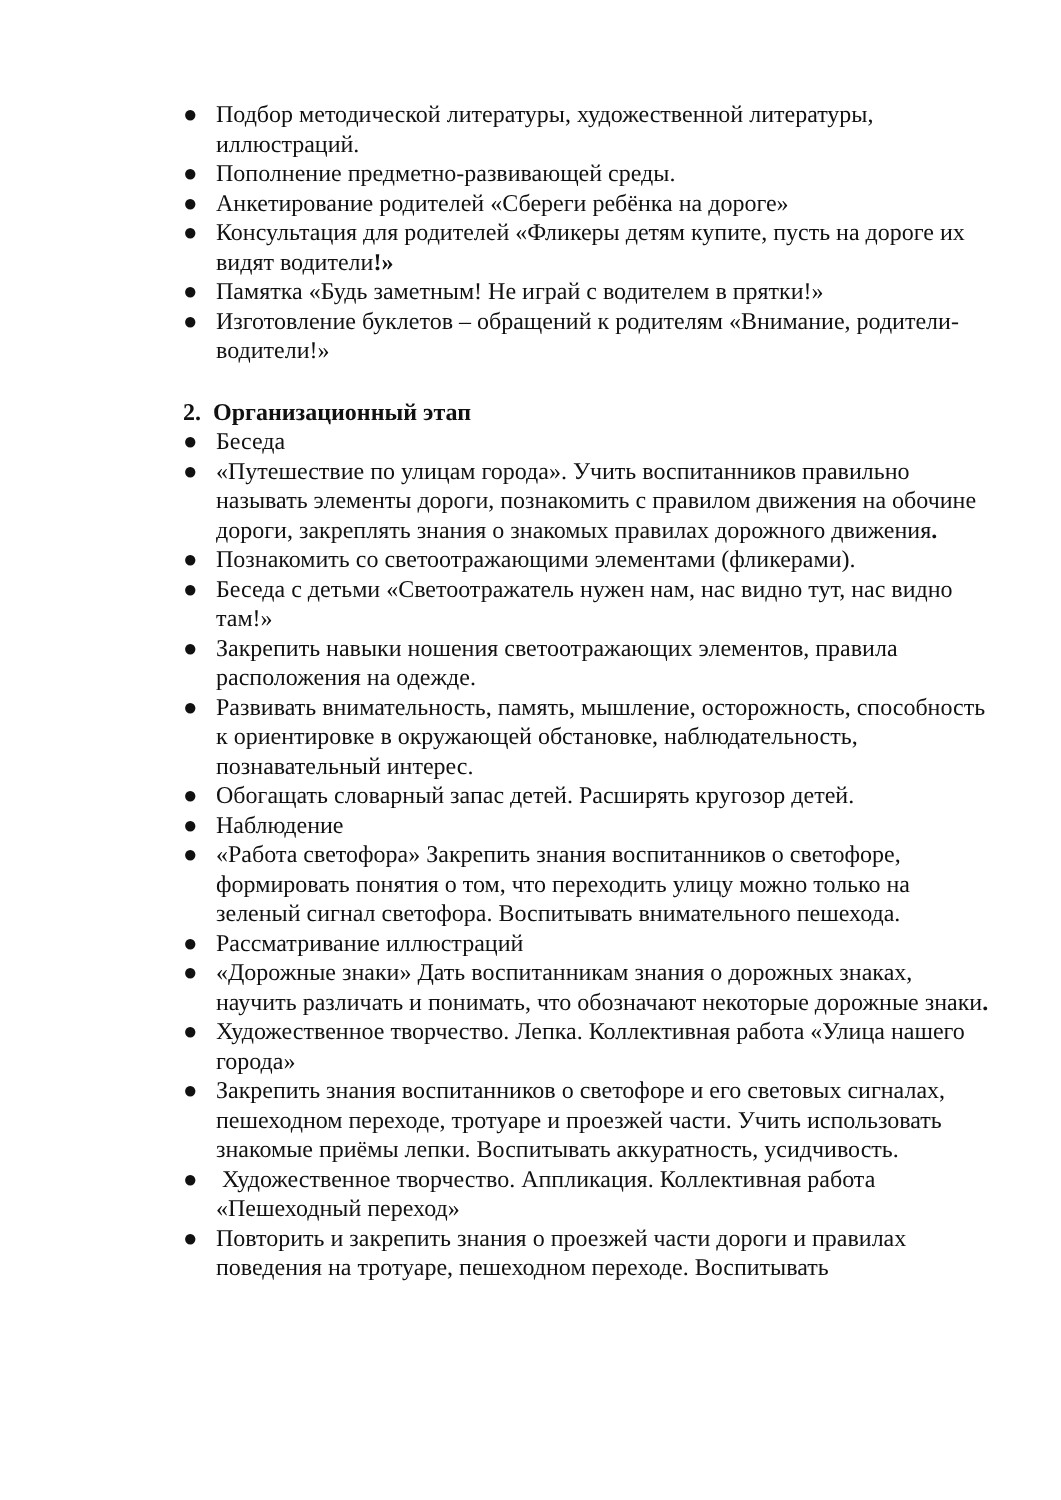● Подбор методической литературы, художественной литературы, иллюстраций.
● Пополнение предметно-развивающей среды.
● Анкетирование родителей «Сбереги ребёнка на дороге»
● Консультация для родителей «Фликеры детям купите, пусть на дороге их видят водители!»
● Памятка «Будь заметным! Не играй с водителем в прятки!»
● Изготовление буклетов – обращений к родителям «Внимание, родители-водители!»
2. Организационный этап
● Беседа
● «Путешествие по улицам города». Учить воспитанников правильно называть элементы дороги, познакомить с правилом движения на обочине дороги, закреплять знания о знакомых правилах дорожного движения.
● Познакомить со светоотражающими элементами (фликерами).
● Беседа с детьми «Светоотражатель нужен нам, нас видно тут, нас видно там!»
● Закрепить навыки ношения светоотражающих элементов, правила расположения на одежде.
● Развивать внимательность, память, мышление, осторожность, способность к ориентировке в окружающей обстановке, наблюдательность, познавательный интерес.
● Обогащать словарный запас детей. Расширять кругозор детей.
● Наблюдение
● «Работа светофора» Закрепить знания воспитанников о светофоре, формировать понятия о том, что переходить улицу можно только на зеленый сигнал светофора. Воспитывать внимательного пешехода.
● Рассматривание иллюстраций
● «Дорожные знаки» Дать воспитанникам знания о дорожных знаках, научить различать и понимать, что обозначают некоторые дорожные знаки.
● Художественное творчество. Лепка. Коллективная работа «Улица нашего города»
● Закрепить знания воспитанников о светофоре и его световых сигналах, пешеходном переходе, тротуаре и проезжей части. Учить использовать знакомые приёмы лепки. Воспитывать аккуратность, усидчивость.
● Художественное творчество. Аппликация. Коллективная работа «Пешеходный переход»
● Повторить и закрепить знания о проезжей части дороги и правилах поведения на тротуаре, пешеходном переходе. Воспитывать